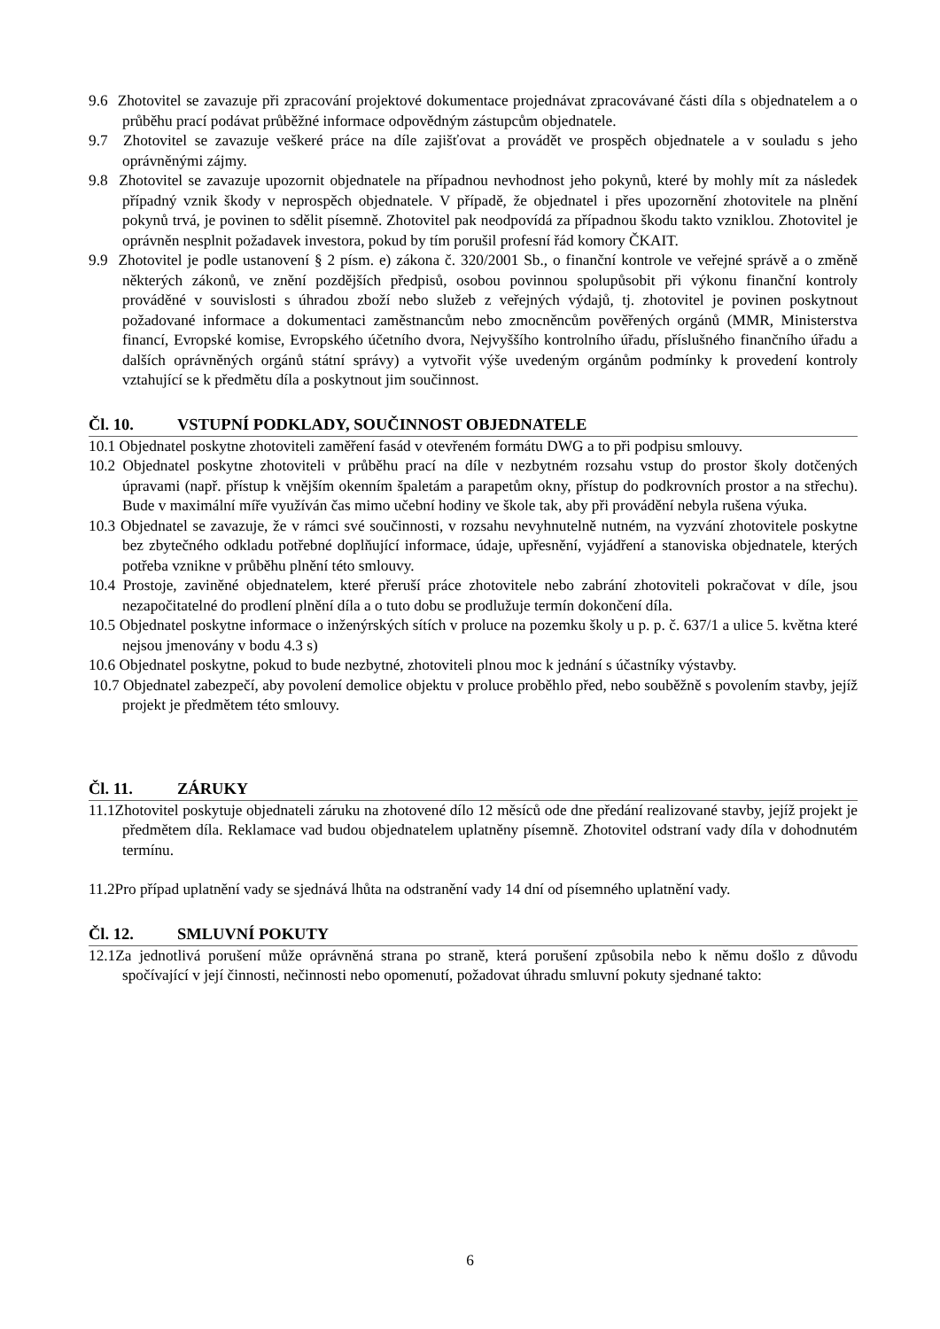9.6 Zhotovitel se zavazuje při zpracování projektové dokumentace projednávat zpracovávané části díla s objednatelem a o průběhu prací podávat průběžné informace odpovědným zástupcům objednatele.
9.7 Zhotovitel se zavazuje veškeré práce na díle zajišťovat a provádět ve prospěch objednatele a v souladu s jeho oprávněnými zájmy.
9.8 Zhotovitel se zavazuje upozornit objednatele na případnou nevhodnost jeho pokynů, které by mohly mít za následek případný vznik škody v neprospěch objednatele. V případě, že objednatel i přes upozornění zhotovitele na plnění pokynů trvá, je povinen to sdělit písemně. Zhotovitel pak neodpovídá za případnou škodu takto vzniklou. Zhotovitel je oprávněn nesplnit požadavek investora, pokud by tím porušil profesní řád komory ČKAIT.
9.9 Zhotovitel je podle ustanovení § 2 písm. e) zákona č. 320/2001 Sb., o finanční kontrole ve veřejné správě a o změně některých zákonů, ve znění pozdějších předpisů, osobou povinnou spolupůsobit při výkonu finanční kontroly prováděné v souvislosti s úhradou zboží nebo služeb z veřejných výdajů, tj. zhotovitel je povinen poskytnout požadované informace a dokumentaci zaměstnancům nebo zmocněncům pověřených orgánů (MMR, Ministerstva financí, Evropské komise, Evropského účetního dvora, Nejvyššího kontrolního úřadu, příslušného finančního úřadu a dalších oprávněných orgánů státní správy) a vytvořit výše uvedeným orgánům podmínky k provedení kontroly vztahující se k předmětu díla a poskytnout jim součinnost.
Čl. 10. VSTUPNÍ PODKLADY, SOUČINNOST OBJEDNATELE
10.1 Objednatel poskytne zhotoviteli zaměření fasád v otevřeném formátu DWG a to při podpisu smlouvy.
10.2 Objednatel poskytne zhotoviteli v průběhu prací na díle v nezbytném rozsahu vstup do prostor školy dotčených úpravami (např. přístup k vnějším okenním špaletám a parapetům okny, přístup do podkrovních prostor a na střechu). Bude v maximální míře využíván čas mimo učební hodiny ve škole tak, aby při provádění nebyla rušena výuka.
10.3 Objednatel se zavazuje, že v rámci své součinnosti, v rozsahu nevyhnutelně nutném, na vyzvání zhotovitele poskytne bez zbytečného odkladu potřebné doplňující informace, údaje, upřesnění, vyjádření a stanoviska objednatele, kterých potřeba vznikne v průběhu plnění této smlouvy.
10.4 Prostoje, zaviněné objednatelem, které přeruší práce zhotovitele nebo zabrání zhotoviteli pokračovat v díle, jsou nezapočitatelné do prodlení plnění díla a o tuto dobu se prodlužuje termín dokončení díla.
10.5 Objednatel poskytne informace o inženýrských sítích v proluce na pozemku školy u p. p. č. 637/1 a ulice 5. května které nejsou jmenovány v bodu 4.3 s)
10.6 Objednatel poskytne, pokud to bude nezbytné, zhotoviteli plnou moc k jednání s účastníky výstavby.
10.7 Objednatel zabezpečí, aby povolení demolice objektu v proluce proběhlo před, nebo souběžně s povolením stavby, jejíž projekt je předmětem této smlouvy.
Čl. 11. ZÁRUKY
11.1Zhotovitel poskytuje objednateli záruku na zhotovené dílo 12 měsíců ode dne předání realizované stavby, jejíž projekt je předmětem díla. Reklamace vad budou objednatelem uplatněny písemně. Zhotovitel odstraní vady díla v dohodnutém termínu.
11.2Pro případ uplatnění vady se sjednává lhůta na odstranění vady 14 dní od písemného uplatnění vady.
Čl. 12. SMLUVNÍ POKUTY
12.1Za jednotlivá porušení může oprávněná strana po straně, která porušení způsobila nebo k němu došlo z důvodu spočívající v její činnosti, nečinnosti nebo opomenutí, požadovat úhradu smluvní pokuty sjednané takto:
6